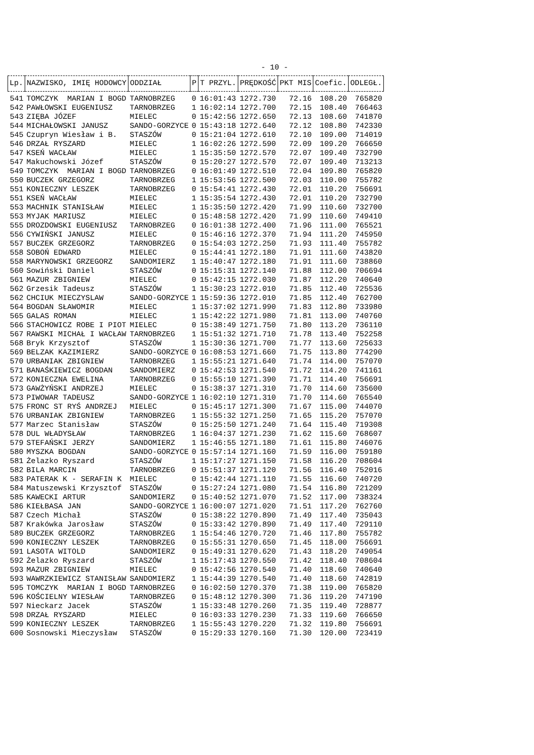- 10 -
| Lp. | NAZWISKO, IMIĘ HODOWCY | ODDZIAŁ | P | T PRZYL. | PRĘDKOŚĆ | PKT MIS | Coefic. | ODLEGŁ. |
| --- | --- | --- | --- | --- | --- | --- | --- | --- |
| 541 | TOMCZYK MARIAN I BOGD | TARNOBRZEG | 0 | 16:01:43 | 1272.730 | 72.16 | 108.20 | 765820 |
| 542 | PAWŁOWSKI EUGENIUSZ | TARNOBRZEG | 1 | 16:02:14 | 1272.700 | 72.15 | 108.40 | 766463 |
| 543 | ZIĘBA JÓZEF | MIELEC | 0 | 15:42:56 | 1272.650 | 72.13 | 108.60 | 741870 |
| 544 | MICHAŁOWSKI JANUSZ | SANDO-GORZYCE | 0 | 15:43:18 | 1272.640 | 72.12 | 108.80 | 742330 |
| 545 | Czupryn Wiesław i B. | STASZÓW | 0 | 15:21:04 | 1272.610 | 72.10 | 109.00 | 714019 |
| 546 | DRZAŁ RYSZARD | MIELEC | 1 | 16:02:26 | 1272.590 | 72.09 | 109.20 | 766650 |
| 547 | KSEŃ WACŁAW | MIELEC | 1 | 15:35:50 | 1272.570 | 72.07 | 109.40 | 732790 |
| 547 | Makuchowski Józef | STASZÓW | 0 | 15:20:27 | 1272.570 | 72.07 | 109.40 | 713213 |
| 549 | TOMCZYK MARIAN I BOGD | TARNOBRZEG | 0 | 16:01:49 | 1272.510 | 72.04 | 109.80 | 765820 |
| 550 | BUCZEK GRZEGORZ | TARNOBRZEG | 1 | 15:53:56 | 1272.500 | 72.03 | 110.00 | 755782 |
| 551 | KONIECZNY LESZEK | TARNOBRZEG | 0 | 15:54:41 | 1272.430 | 72.01 | 110.20 | 756691 |
| 551 | KSEŃ WACŁAW | MIELEC | 1 | 15:35:54 | 1272.430 | 72.01 | 110.20 | 732790 |
| 553 | MACHNIK STANISŁAW | MIELEC | 1 | 15:35:50 | 1272.420 | 71.99 | 110.60 | 732700 |
| 553 | MYJAK MARIUSZ | MIELEC | 0 | 15:48:58 | 1272.420 | 71.99 | 110.60 | 749410 |
| 555 | DROZDOWSKI EUGENIUSZ | TARNOBRZEG | 0 | 16:01:38 | 1272.400 | 71.96 | 111.00 | 765521 |
| 556 | CYWIŃSKI JANUSZ | MIELEC | 0 | 15:46:16 | 1272.370 | 71.94 | 111.20 | 745950 |
| 557 | BUCZEK GRZEGORZ | TARNOBRZEG | 0 | 15:54:03 | 1272.250 | 71.93 | 111.40 | 755782 |
| 558 | SOBOŃ EDWARD | MIELEC | 0 | 15:44:41 | 1272.180 | 71.91 | 111.60 | 743820 |
| 558 | MARYNOWSKI GRZEGORZ | SANDOMIERZ | 1 | 15:40:47 | 1272.180 | 71.91 | 111.60 | 738860 |
| 560 | Sowiński Daniel | STASZÓW | 0 | 15:15:31 | 1272.140 | 71.88 | 112.00 | 706694 |
| 561 | MAZUR ZBIGNIEW | MIELEC | 0 | 15:42:15 | 1272.030 | 71.87 | 112.20 | 740640 |
| 562 | Grzesik Tadeusz | STASZÓW | 1 | 15:30:23 | 1272.010 | 71.85 | 112.40 | 725536 |
| 562 | CHCIUK MIECZYSLAW | SANDO-GORZYCE | 1 | 15:59:36 | 1272.010 | 71.85 | 112.40 | 762700 |
| 564 | BOGDAN SŁAWOMIR | MIELEC | 1 | 15:37:02 | 1271.990 | 71.83 | 112.80 | 733980 |
| 565 | GALAS ROMAN | MIELEC | 1 | 15:42:22 | 1271.980 | 71.81 | 113.00 | 740760 |
| 566 | STACHOWICZ ROBE I PIOT | MIELEC | 0 | 15:38:49 | 1271.750 | 71.80 | 113.20 | 736110 |
| 567 | RAWSKI MICHAŁ I WACŁAW | TARNOBRZEG | 1 | 15:51:32 | 1271.710 | 71.78 | 113.40 | 752258 |
| 568 | Bryk Krzysztof | STASZÓW | 1 | 15:30:36 | 1271.700 | 71.77 | 113.60 | 725633 |
| 569 | BELZAK KAZIMIERZ | SANDO-GORZYCE | 0 | 16:08:53 | 1271.660 | 71.75 | 113.80 | 774290 |
| 570 | URBANIAK ZBIGNIEW | TARNOBRZEG | 1 | 15:55:21 | 1271.640 | 71.74 | 114.00 | 757070 |
| 571 | BANAŚKIEWICZ BOGDAN | SANDOMIERZ | 0 | 15:42:53 | 1271.540 | 71.72 | 114.20 | 741161 |
| 572 | KONIECZNA EWELINA | TARNOBRZEG | 0 | 15:55:10 | 1271.390 | 71.71 | 114.40 | 756691 |
| 573 | GAWŻYŃSKI ANDRZEJ | MIELEC | 0 | 15:38:37 | 1271.310 | 71.70 | 114.60 | 735600 |
| 573 | PIWOWAR TADEUSZ | SANDO-GORZYCE | 1 | 16:02:10 | 1271.310 | 71.70 | 114.60 | 765540 |
| 575 | FRONC ST RYŚ ANDRZEJ | MIELEC | 0 | 15:45:17 | 1271.300 | 71.67 | 115.00 | 744070 |
| 576 | URBANIAK ZBIGNIEW | TARNOBRZEG | 1 | 15:55:32 | 1271.250 | 71.65 | 115.20 | 757070 |
| 577 | Marzec Stanisław | STASZÓW | 0 | 15:25:50 | 1271.240 | 71.64 | 115.40 | 719308 |
| 578 | DUL WŁADYSŁAW | TARNOBRZEG | 1 | 16:04:37 | 1271.230 | 71.62 | 115.60 | 768607 |
| 579 | STEFAŃSKI JERZY | SANDOMIERZ | 1 | 15:46:55 | 1271.180 | 71.61 | 115.80 | 746076 |
| 580 | MYSZKA BOGDAN | SANDO-GORZYCE | 0 | 15:57:14 | 1271.160 | 71.59 | 116.00 | 759180 |
| 581 | Żelazko Ryszard | STASZÓW | 1 | 15:17:27 | 1271.150 | 71.58 | 116.20 | 708604 |
| 582 | BILA MARCIN | TARNOBRZEG | 0 | 15:51:37 | 1271.120 | 71.56 | 116.40 | 752016 |
| 583 | PATERAK K - SERAFIN K | MIELEC | 0 | 15:42:44 | 1271.110 | 71.55 | 116.60 | 740720 |
| 584 | Matuszewski Krzysztof | STASZÓW | 0 | 15:27:24 | 1271.080 | 71.54 | 116.80 | 721209 |
| 585 | KAWECKI ARTUR | SANDOMIERZ | 0 | 15:40:52 | 1271.070 | 71.52 | 117.00 | 738324 |
| 586 | KIEŁBASA JAN | SANDO-GORZYCE | 1 | 16:00:07 | 1271.020 | 71.51 | 117.20 | 762760 |
| 587 | Czech Michał | STASZÓW | 0 | 15:38:22 | 1270.890 | 71.49 | 117.40 | 735043 |
| 587 | Krakówka Jarosław | STASZÓW | 0 | 15:33:42 | 1270.890 | 71.49 | 117.40 | 729110 |
| 589 | BUCZEK GRZEGORZ | TARNOBRZEG | 1 | 15:54:46 | 1270.720 | 71.46 | 117.80 | 755782 |
| 590 | KONIECZNY LESZEK | TARNOBRZEG | 0 | 15:55:31 | 1270.650 | 71.45 | 118.00 | 756691 |
| 591 | LASOTA WITOLD | SANDOMIERZ | 0 | 15:49:31 | 1270.620 | 71.43 | 118.20 | 749054 |
| 592 | Żelazko Ryszard | STASZÓW | 1 | 15:17:43 | 1270.550 | 71.42 | 118.40 | 708604 |
| 593 | MAZUR ZBIGNIEW | MIELEC | 0 | 15:42:56 | 1270.540 | 71.40 | 118.60 | 740640 |
| 593 | WAWRZKIEWICZ STANISŁAW | SANDOMIERZ | 1 | 15:44:39 | 1270.540 | 71.40 | 118.60 | 742819 |
| 595 | TOMCZYK MARIAN I BOGD | TARNOBRZEG | 0 | 16:02:50 | 1270.370 | 71.38 | 119.00 | 765820 |
| 596 | KOŚCIELNY WIESŁAW | TARNOBRZEG | 0 | 15:48:12 | 1270.300 | 71.36 | 119.20 | 747190 |
| 597 | Nieckarz Jacek | STASZÓW | 1 | 15:33:48 | 1270.260 | 71.35 | 119.40 | 728877 |
| 598 | DRZAŁ RYSZARD | MIELEC | 0 | 16:03:33 | 1270.230 | 71.33 | 119.60 | 766650 |
| 599 | KONIECZNY LESZEK | TARNOBRZEG | 1 | 15:55:43 | 1270.220 | 71.32 | 119.80 | 756691 |
| 600 | Sosnowski Mieczysław | STASZÓW | 0 | 15:29:33 | 1270.160 | 71.30 | 120.00 | 723419 |